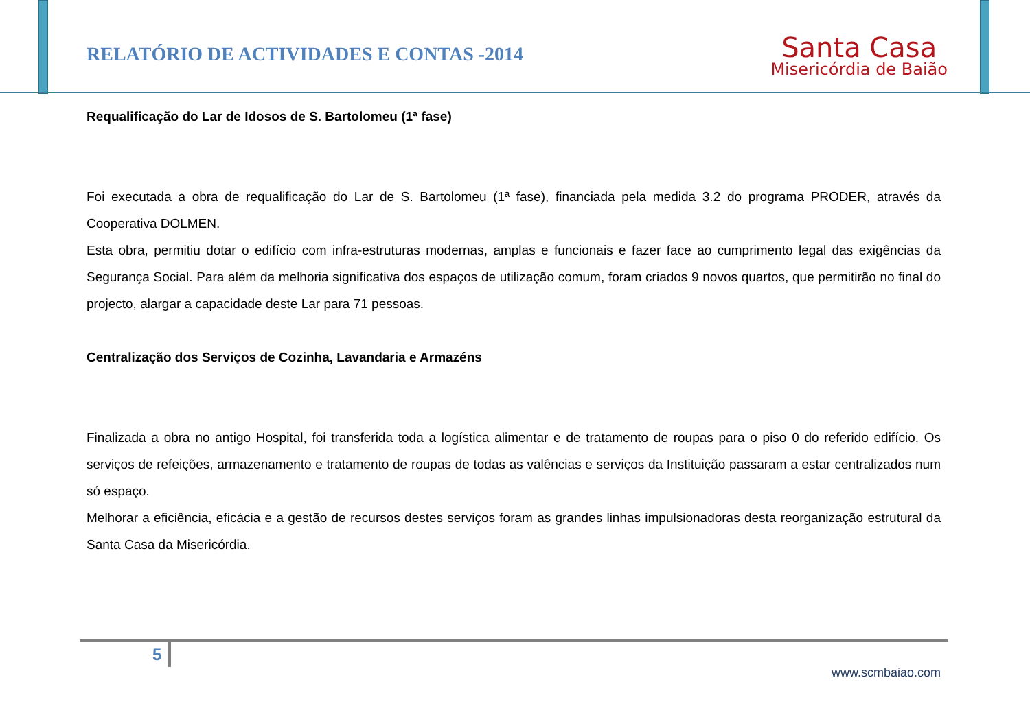RELATÓRIO DE ACTIVIDADES E CONTAS -2014
Santa Casa
Misericórdia de Baião
Requalificação do Lar de Idosos de S. Bartolomeu (1ª fase)
Foi executada a obra de requalificação do Lar de S. Bartolomeu (1ª fase), financiada pela medida 3.2 do programa PRODER, através da Cooperativa DOLMEN.
Esta obra, permitiu dotar o edifício com infra-estruturas modernas, amplas e funcionais e fazer face ao cumprimento legal das exigências da Segurança Social. Para além da melhoria significativa dos espaços de utilização comum, foram criados 9 novos quartos, que permitirão no final do projecto, alargar a capacidade deste Lar para 71 pessoas.
Centralização dos Serviços de Cozinha, Lavandaria e Armazéns
Finalizada a obra no antigo Hospital, foi transferida toda a logística alimentar e de tratamento de roupas para o piso 0 do referido edifício. Os serviços de refeições, armazenamento e tratamento de roupas de todas as valências e serviços da Instituição passaram a estar centralizados num só espaço.
Melhorar a eficiência, eficácia e a gestão de recursos destes serviços foram as grandes linhas impulsionadoras desta reorganização estrutural da Santa Casa da Misericórdia.
5
www.scmbaiao.com